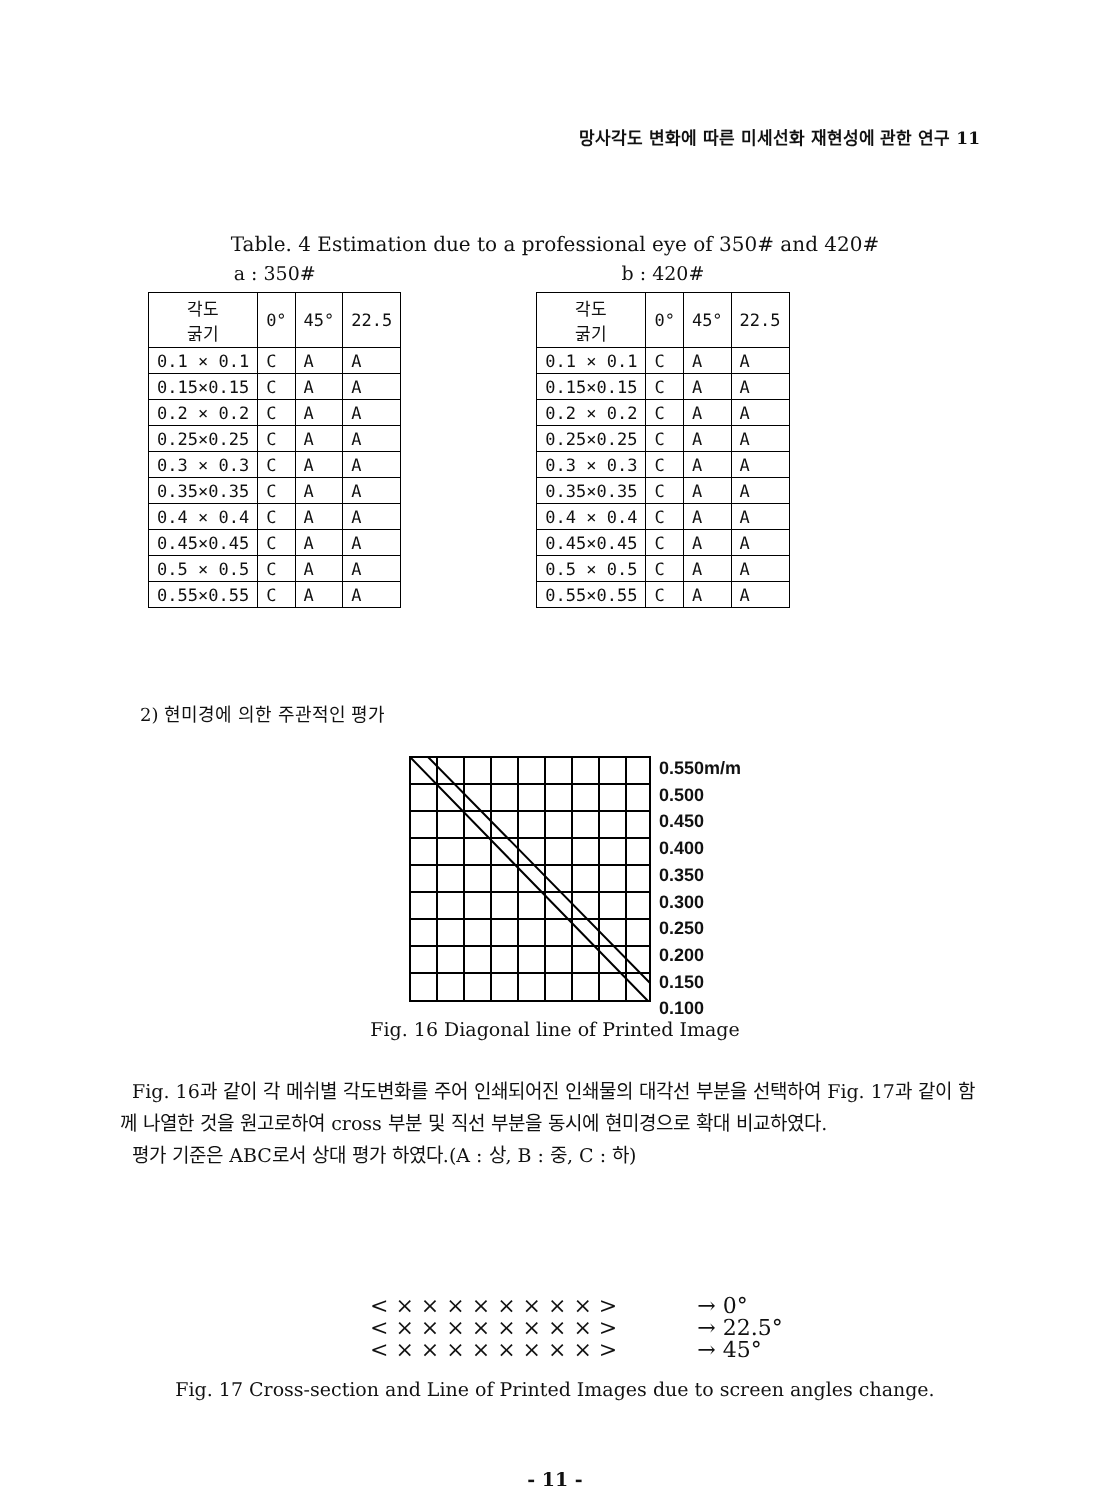망사각도 변화에 따른 미세선화 재현성에 관한 연구 11
Table. 4 Estimation due to a professional eye of 350# and 420#
a : 350#
| 각도 굵기 | 0° | 45° | 22.5 |
| --- | --- | --- | --- |
| 0.1 × 0.1 | C | A | A |
| 0.15×0.15 | C | A | A |
| 0.2 × 0.2 | C | A | A |
| 0.25×0.25 | C | A | A |
| 0.3 × 0.3 | C | A | A |
| 0.35×0.35 | C | A | A |
| 0.4 × 0.4 | C | A | A |
| 0.45×0.45 | C | A | A |
| 0.5 × 0.5 | C | A | A |
| 0.55×0.55 | C | A | A |
b : 420#
| 각도 굵기 | 0° | 45° | 22.5 |
| --- | --- | --- | --- |
| 0.1 × 0.1 | C | A | A |
| 0.15×0.15 | C | A | A |
| 0.2 × 0.2 | C | A | A |
| 0.25×0.25 | C | A | A |
| 0.3 × 0.3 | C | A | A |
| 0.35×0.35 | C | A | A |
| 0.4 × 0.4 | C | A | A |
| 0.45×0.45 | C | A | A |
| 0.5 × 0.5 | C | A | A |
| 0.55×0.55 | C | A | A |
2) 현미경에 의한 주관적인 평가
0.550m/m
0.500
0.450
0.400
0.350
0.300
0.250
0.200
0.150
0.100
Fig. 16 Diagonal line of Printed Image
Fig. 16과 같이 각 메쉬별 각도변화를 주어 인쇄되어진 인쇄물의 대각선 부분을 선택하여 Fig. 17과 같이 함께 나열한 것을 원고로하여 cross 부분 및 직선 부분을 동시에 현미경으로 확대 비교하였다.
평가 기준은 ABC로서 상대 평가 하였다.(A : 상, B : 중, C : 하)
< × × × × × × × × >
< × × × × × × × × >
< × × × × × × × × >
→ 0°
→ 22.5°
→ 45°
Fig. 17 Cross-section and Line of Printed Images due to screen angles change.
- 11 -